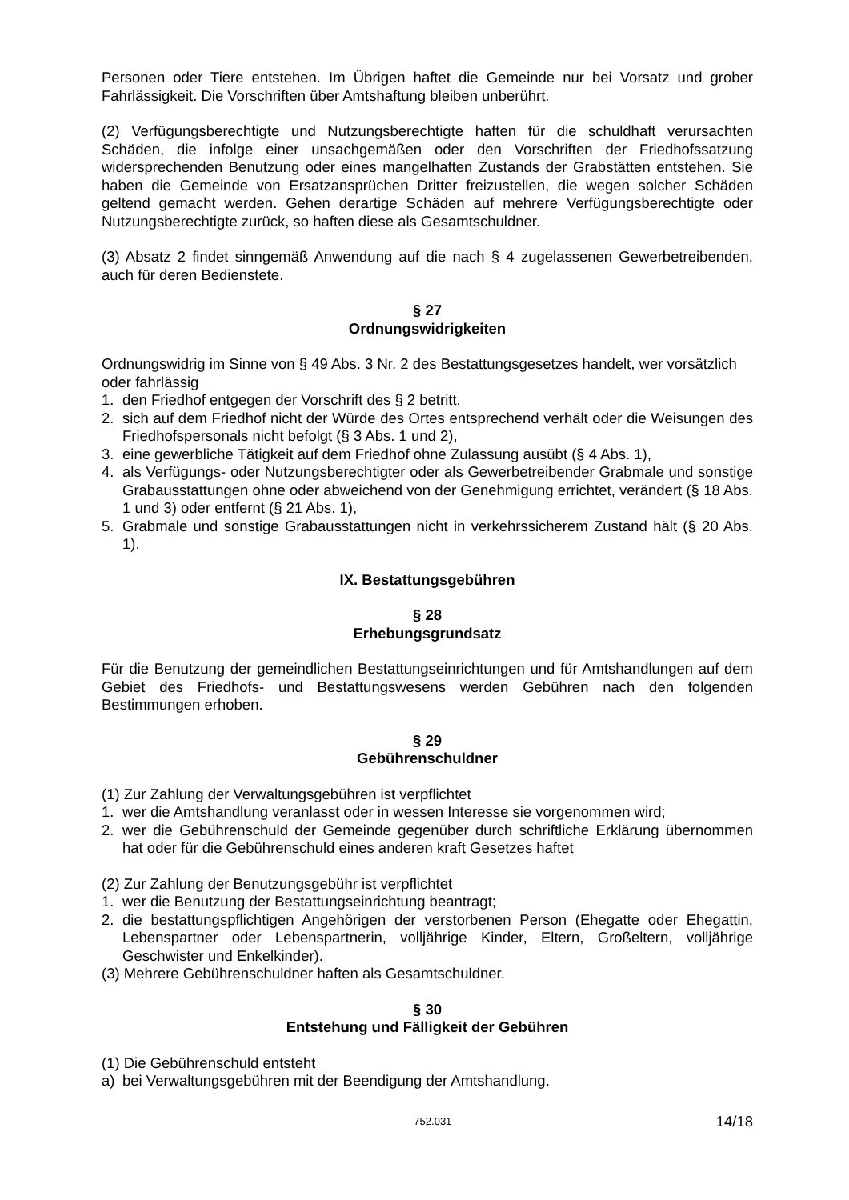Personen oder Tiere entstehen. Im Übrigen haftet die Gemeinde nur bei Vorsatz und grober Fahrlässigkeit. Die Vorschriften über Amtshaftung bleiben unberührt.
(2) Verfügungsberechtigte und Nutzungsberechtigte haften für die schuldhaft verursachten Schäden, die infolge einer unsachgemäßen oder den Vorschriften der Friedhofssatzung widersprechenden Benutzung oder eines mangelhaften Zustands der Grabstätten entstehen. Sie haben die Gemeinde von Ersatzansprüchen Dritter freizustellen, die wegen solcher Schäden geltend gemacht werden. Gehen derartige Schäden auf mehrere Verfügungsberechtigte oder Nutzungsberechtigte zurück, so haften diese als Gesamtschuldner.
(3) Absatz 2 findet sinngemäß Anwendung auf die nach § 4 zugelassenen Gewerbetreibenden, auch für deren Bedienstete.
§ 27
Ordnungswidrigkeiten
Ordnungswidrig im Sinne von § 49 Abs. 3 Nr. 2 des Bestattungsgesetzes handelt, wer vorsätzlich oder fahrlässig
1. den Friedhof entgegen der Vorschrift des § 2 betritt,
2. sich auf dem Friedhof nicht der Würde des Ortes entsprechend verhält oder die Weisungen des Friedhofspersonals nicht befolgt (§ 3 Abs. 1 und 2),
3. eine gewerbliche Tätigkeit auf dem Friedhof ohne Zulassung ausübt (§ 4 Abs. 1),
4. als Verfügungs- oder Nutzungsberechtigter oder als Gewerbetreibender Grabmale und sonstige Grabausstattungen ohne oder abweichend von der Genehmigung errichtet, verändert (§ 18 Abs. 1 und 3) oder entfernt (§ 21 Abs. 1),
5. Grabmale und sonstige Grabausstattungen nicht in verkehrssicherem Zustand hält (§ 20 Abs. 1).
IX. Bestattungsgebühren
§ 28
Erhebungsgrundsatz
Für die Benutzung der gemeindlichen Bestattungseinrichtungen und für Amtshandlungen auf dem Gebiet des Friedhofs- und Bestattungswesens werden Gebühren nach den folgenden Bestimmungen erhoben.
§ 29
Gebührenschuldner
(1) Zur Zahlung der Verwaltungsgebühren ist verpflichtet
1. wer die Amtshandlung veranlasst oder in wessen Interesse sie vorgenommen wird;
2. wer die Gebührenschuld der Gemeinde gegenüber durch schriftliche Erklärung übernommen hat oder für die Gebührenschuld eines anderen kraft Gesetzes haftet
(2) Zur Zahlung der Benutzungsgebühr ist verpflichtet
1. wer die Benutzung der Bestattungseinrichtung beantragt;
2. die bestattungspflichtigen Angehörigen der verstorbenen Person (Ehegatte oder Ehegattin, Lebenspartner oder Lebenspartnerin, volljährige Kinder, Eltern, Großeltern, volljährige Geschwister und Enkelkinder).
(3) Mehrere Gebührenschuldner haften als Gesamtschuldner.
§ 30
Entstehung und Fälligkeit der Gebühren
(1) Die Gebührenschuld entsteht
a) bei Verwaltungsgebühren mit der Beendigung der Amtshandlung.
752.031
14/18